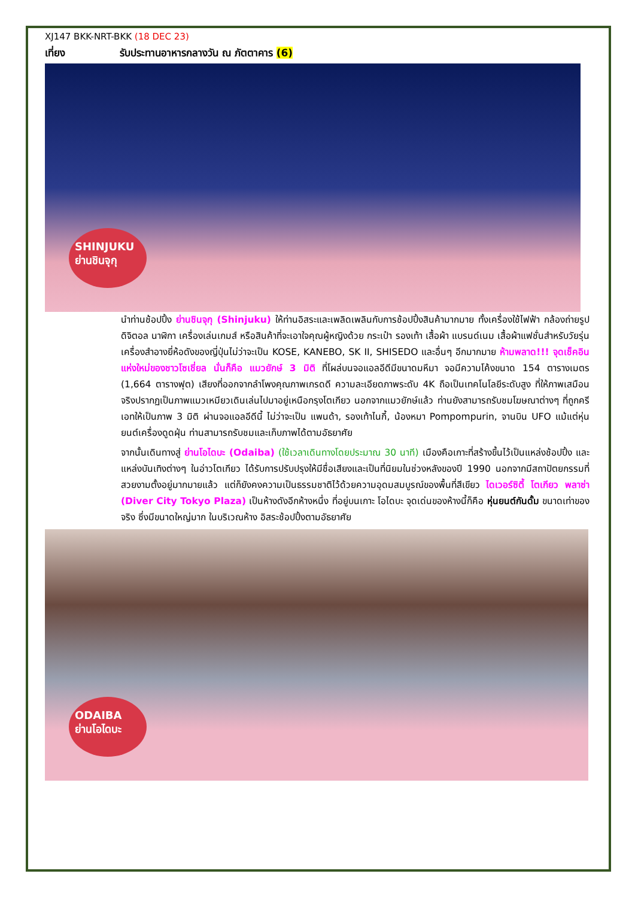XJ147 BKK-NRT-BKK (18 DEC 23)
เที่ยง รับประทานอาหารกลางวัน ณ ภัตตาคาร (6)
SHINJUKU
ย่านชินจุกุ
นำท่านช้อปปิ้ง ย่านชินจุกุ (Shinjuku) ให้ท่านอิสระและเพลิดเพลินกับการช้อปปิ้งสินค้ามากมาย ทั้งเครื่องใช้ไฟฟ้า กล้องถ่ายรูปดิจิตอล นาฬิกา เครื่องเล่นเกมส์ หรือสินค้าที่จะเอาใจคุณผู้หญิงด้วย กระเป๋า รองเท้า เสื้อผ้า แบรนด์เนม เสื้อผ้าแฟชั่นสำหรับวัยรุ่น เครื่องสำอางยี่ห้อดังของญี่ปุ่นไม่ว่าจะเป็น KOSE, KANEBO, SK II, SHISEDO และอื่นๆ อีกมากมาย ห้ามพลาด!!! จุดเช็คอินแห่งใหม่ของชาวโซเชี่ยล นั่นก็คือ แมวยักษ์ 3 มิติ ที่โผล่บนจอแอลอีดีมีขนาดมหึมา จอมีความโค้งขนาด 154 ตารางเมตร (1,664 ตารางฟุต) เสียงที่ออกจากลำโพงคุณภาพเกรดดี ความละเอียดภาพระดับ 4K ถือเป็นเทคโนโลยีระดับสูง ที่ให้ภาพเสมือนจริงปรากฏเป็นภาพแมวเหมียวเดินเล่นไปมาอยู่เหนือกรุงโตเกียว นอกจากแมวยักษ์แล้ว ท่านยังสามารถรับชมโฆษณาต่างๆ ที่ถูกครีเอทให้เป็นภาพ 3 มิติ ผ่านจอแอลอีดีนี้ ไม่ว่าจะเป็น แพนด้า, รองเท้าไนกี้, น้องหมา Pompompurin, จานบิน UFO แม้แต่หุ่นยนต์เครื่องดูดฝุ่น ท่านสามารถรับชมและเก็บภาพได้ตามอัธยาศัย
จากนั้นเดินทางสู่ ย่านโอไดบะ (Odaiba) (ใช้เวลาเดินทางโดยประมาณ 30 นาที) เมืองคือเกาะที่สร้างขึ้นไว้เป็นแหล่งช้อปปิ้ง และแหล่งบันเทิงต่างๆ ในอ่าวโตเกียว ได้รับการปรับปรุงให้มีชื่อเสียงและเป็นที่นิยมในช่วงหลังของปี 1990 นอกจากมีสถาปัตยกรรมที่สวยงามตั้งอยู่มากมายแล้ว แต่ก็ยังคงความเป็นธรรมชาติไว้ด้วยความอุดมสมบูรณ์ของพื้นที่สีเขียว ไดเวอร์ซิตี้ โตเกียว พลาซ่า (Diver City Tokyo Plaza) เป็นห้างดังอีกห้างหนึ่ง ที่อยู่บนเกาะ โอไดบะ จุดเด่นของห้างนี้ก็คือ หุ่นยนต์กันดั้ม ขนาดเท่าของจริง ซึ่งมีขนาดใหญ่มาก ในบริเวณห้าง อิสระช้อปปิ้งตามอัธยาศัย
ODAIBA
ย่านโอไดบะ